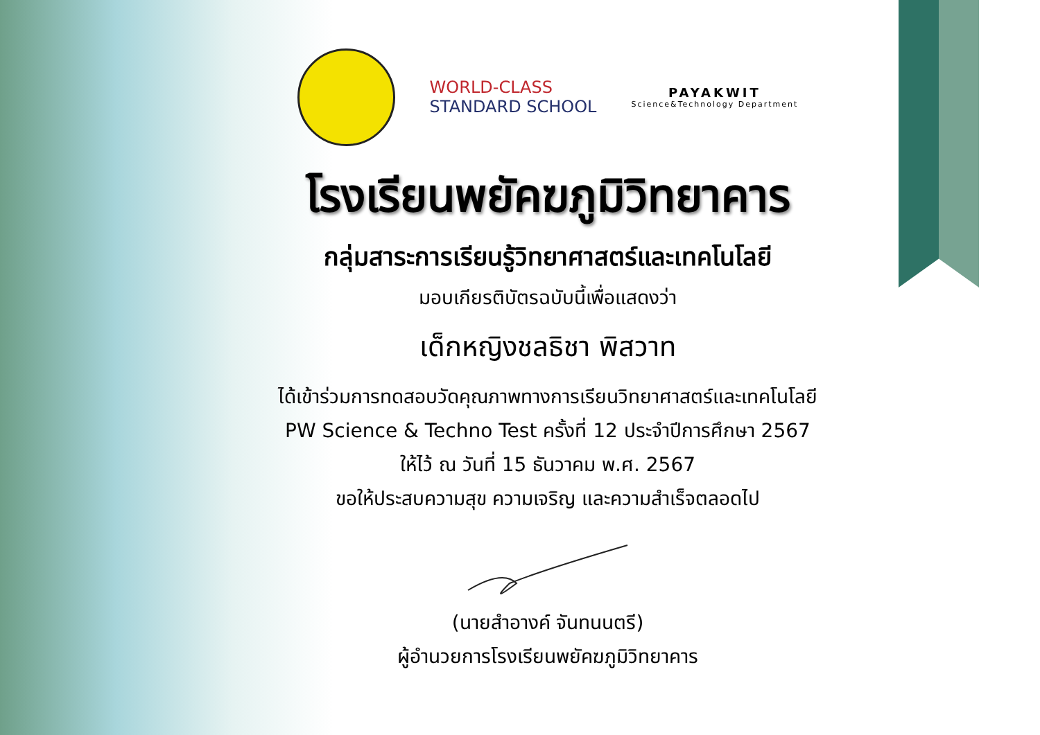WORLD-CLASS
STANDARD SCHOOL
PAYAKWIT
Science&Technology Department
โรงเรียนพยัคฆภูมิวิทยาคาร
กลุ่มสาระการเรียนรู้วิทยาศาสตร์และเทคโนโลยี
มอบเกียรติบัตรฉบับนี้เพื่อแสดงว่า
เด็กหญิงชลธิชา พิสวาท
ได้เข้าร่วมการทดสอบวัดคุณภาพทางการเรียนวิทยาศาสตร์และเทคโนโลยี
PW Science & Techno Test ครั้งที่ 12 ประจำปีการศึกษา 2567
ให้ไว้ ณ วันที่ 15 ธันวาคม พ.ศ. 2567
ขอให้ประสบความสุข ความเจริญ และความสำเร็จตลอดไป
(นายสำอางค์ จันทนนตรี)
ผู้อำนวยการโรงเรียนพยัคฆภูมิวิทยาคาร